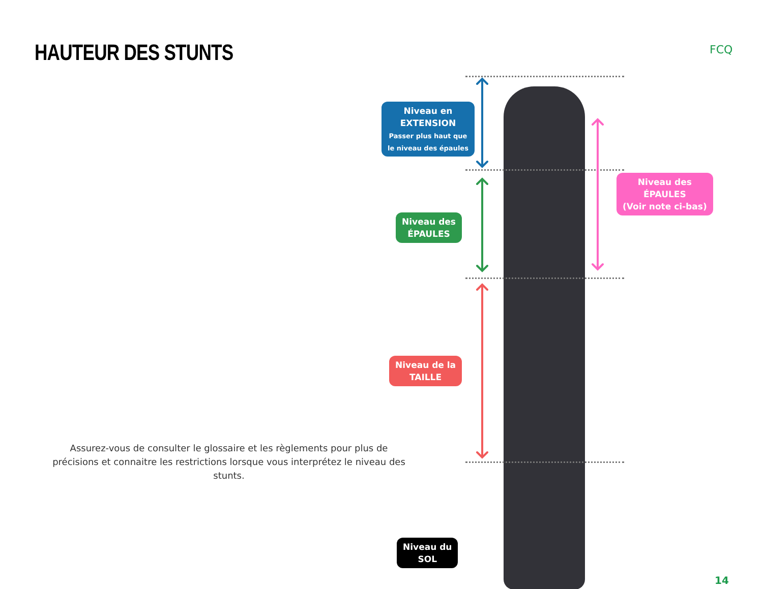HAUTEUR DES STUNTS FCQ
Niveau en
EXTENSION
Passer plus haut que
le niveau des épaules
Niveau des
ÉPAULES
Niveau de la
TAILLE
Niveau du
SOL
Niveau des
ÉPAULES
(Voir note ci-bas)
Assurez-vous de consulter le glossaire et les règlements pour plus de précisions et connaitre les restrictions lorsque vous interprétez le niveau des stunts.
14